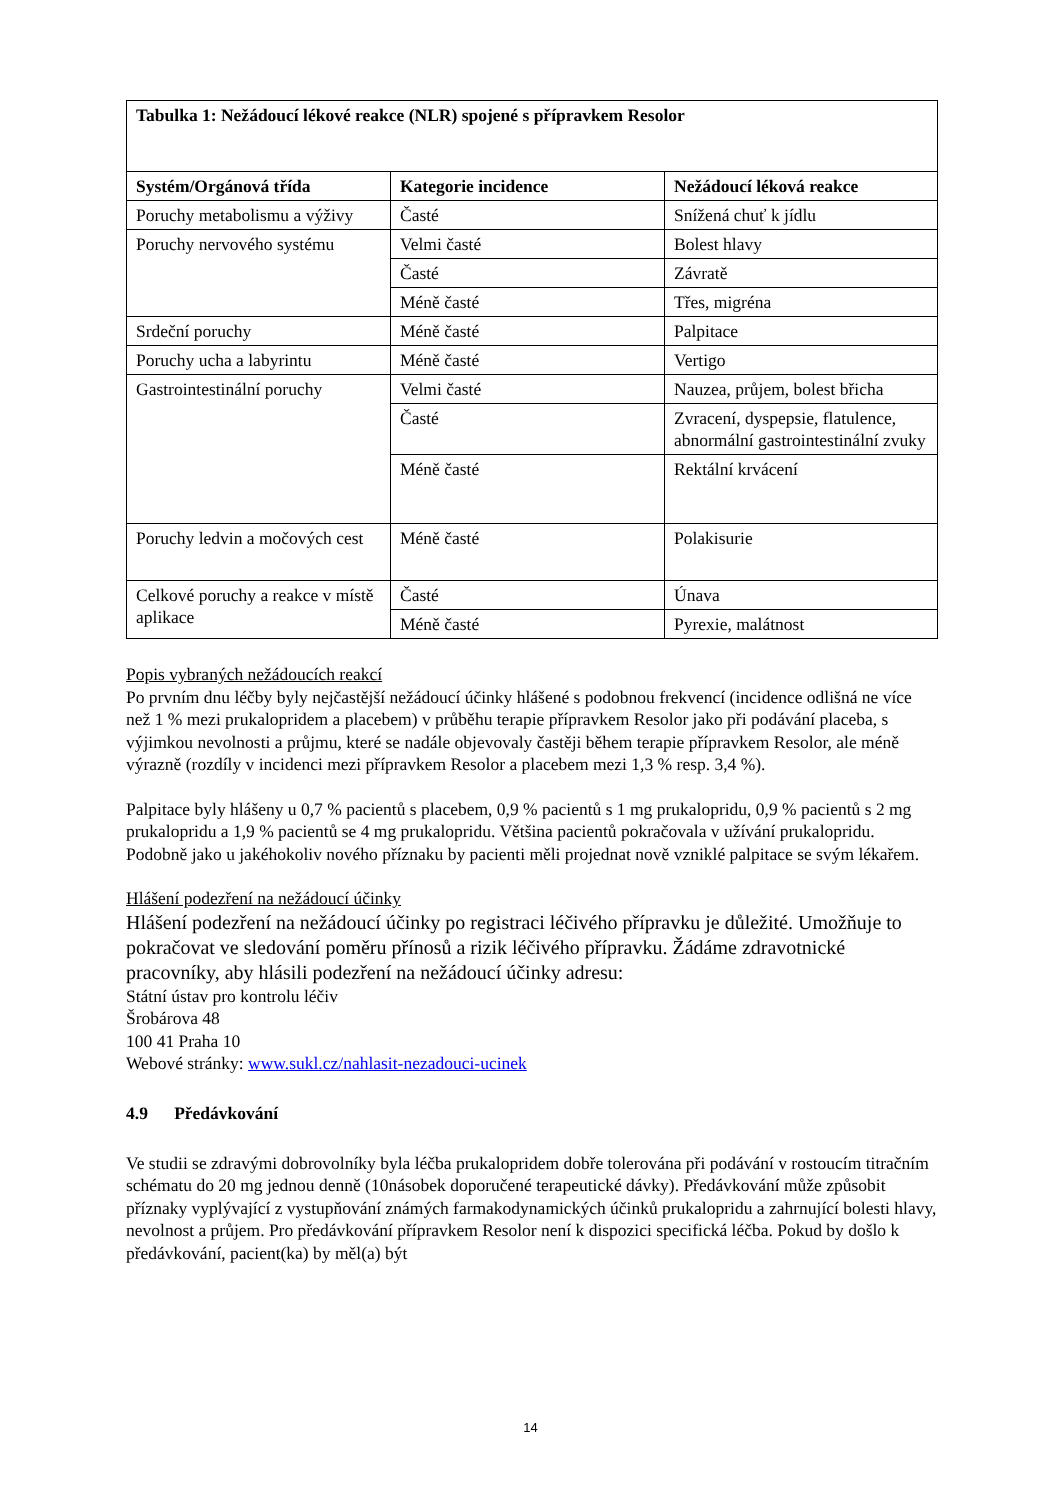| Tabulka 1: Nežádoucí lékové reakce (NLR) spojené s přípravkem Resolor | | |
| --- | --- | --- |
| Systém/Orgánová třída | Kategorie incidence | Nežádoucí léková reakce |
| Poruchy metabolismu a výživy | Časté | Snížená chuť k jídlu |
| Poruchy nervového systému | Velmi časté | Bolest hlavy |
| | Časté | Závratě |
| | Méně časté | Třes, migréna |
| Srdeční poruchy | Méně časté | Palpitace |
| Poruchy ucha a labyrintu | Méně časté | Vertigo |
| Gastrointestinální poruchy | Velmi časté | Nauzea, průjem, bolest břicha |
| | Časté | Zvracení, dyspepsie, flatulence, abnormální gastrointestinální zvuky |
| | Méně časté | Rektální krvácení |
| Poruchy ledvin a močových cest | Méně časté | Polakisurie |
| Celkové poruchy a reakce v místě aplikace | Časté | Únava |
| | Méně časté | Pyrexie, malátnost |
Popis vybraných nežádoucích reakcí
Po prvním dnu léčby byly nejčastější nežádoucí účinky hlášené s podobnou frekvencí (incidence odlišná ne více než 1 % mezi prukalopridem a placebem) v průběhu terapie přípravkem Resolor jako při podávání placeba, s výjimkou nevolnosti a průjmu, které se nadále objevovaly častěji během terapie přípravkem Resolor, ale méně výrazně (rozdíly v incidenci mezi přípravkem Resolor a placebem mezi 1,3 % resp. 3,4 %).
Palpitace byly hlášeny u 0,7 % pacientů s placebem, 0,9 % pacientů s 1 mg prukalopridu, 0,9 % pacientů s 2 mg prukalopridu a 1,9 % pacientů se 4 mg prukalopridu. Většina pacientů pokračovala v užívání prukalopridu. Podobně jako u jakéhokoliv nového příznaku by pacienti měli projednat nově vzniklé palpitace se svým lékařem.
Hlášení podezření na nežádoucí účinky
Hlášení podezření na nežádoucí účinky po registraci léčivého přípravku je důležité. Umožňuje to pokračovat ve sledování poměru přínosů a rizik léčivého přípravku. Žádáme zdravotnické pracovníky, aby hlásili podezření na nežádoucí účinky adresu:
Státní ústav pro kontrolu léčiv
Šrobárova 48
100 41 Praha 10
Webové stránky: www.sukl.cz/nahlasit-nezadouci-ucinek
4.9 Předávkování
Ve studii se zdravými dobrovolníky byla léčba prukalopridem dobře tolerována při podávání v rostoucím titračním schématu do 20 mg jednou denně (10násobek doporučené terapeutické dávky). Předávkování může způsobit příznaky vyplývající z vystupňování známých farmakodynamických účinků prukalopridu a zahrnující bolesti hlavy, nevolnost a průjem. Pro předávkování přípravkem Resolor není k dispozici specifická léčba. Pokud by došlo k předávkování, pacient(ka) by měl(a) být
14